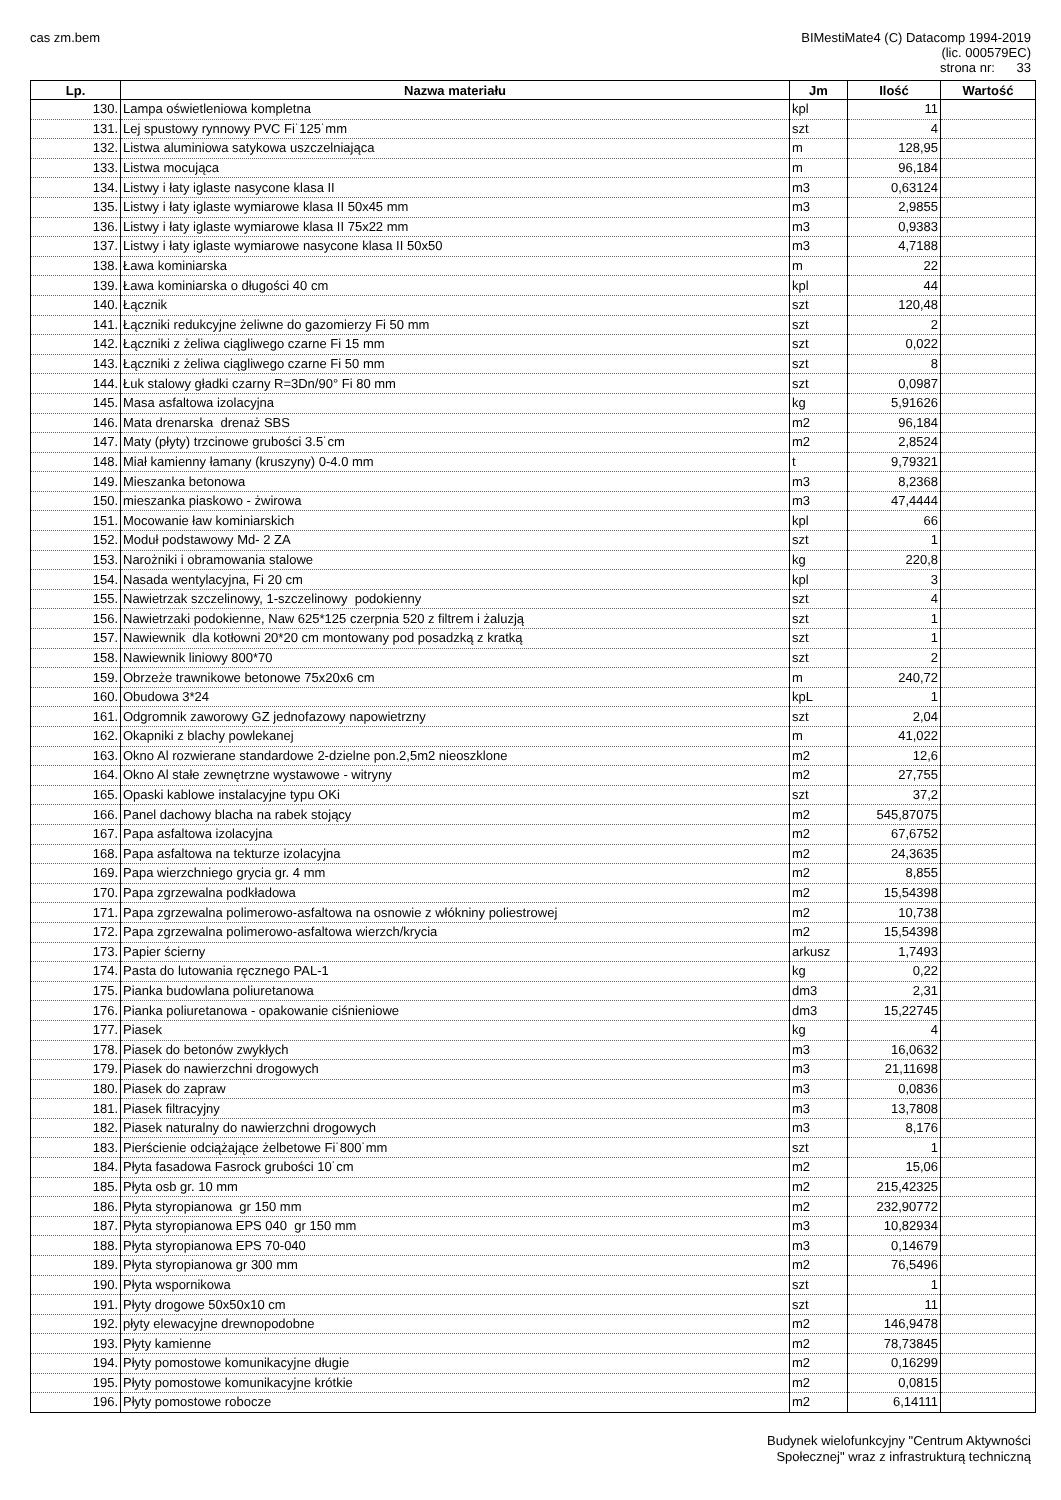cas zm.bem
BIMestiMate4 (C) Datacomp 1994-2019
(lic. 000579EC)
strona nr: 33
| Lp. | Nazwa materiału | Jm | Ilość | Wartość |
| --- | --- | --- | --- | --- |
| 130. | Lampa oświetleniowa kompletna | kpl | 11 | |
| 131. | Lej spustowy rynnowy PVC Fi˙125˙mm | szt | 4 | |
| 132. | Listwa aluminiowa satykowa uszczelniająca | m | 128,95 | |
| 133. | Listwa mocująca | m | 96,184 | |
| 134. | Listwy i łaty iglaste nasycone klasa II | m3 | 0,63124 | |
| 135. | Listwy i łaty iglaste wymiarowe klasa II 50x45 mm | m3 | 2,9855 | |
| 136. | Listwy i łaty iglaste wymiarowe klasa II 75x22 mm | m3 | 0,9383 | |
| 137. | Listwy i łaty iglaste wymiarowe nasycone klasa II 50x50 | m3 | 4,7188 | |
| 138. | Ława kominiarska | m | 22 | |
| 139. | Ława kominiarska o długości 40 cm | kpl | 44 | |
| 140. | Łącznik | szt | 120,48 | |
| 141. | Łączniki redukcyjne żeliwne do gazomierzy Fi 50 mm | szt | 2 | |
| 142. | Łączniki z żeliwa ciągliwego czarne Fi 15 mm | szt | 0,022 | |
| 143. | Łączniki z żeliwa ciągliwego czarne Fi 50 mm | szt | 8 | |
| 144. | Łuk stalowy gładki czarny R=3Dn/90° Fi 80 mm | szt | 0,0987 | |
| 145. | Masa asfaltowa izolacyjna | kg | 5,91626 | |
| 146. | Mata drenarska drenaż SBS | m2 | 96,184 | |
| 147. | Maty (płyty) trzcinowe grubości 3.5˙cm | m2 | 2,8524 | |
| 148. | Miał kamienny łamany (kruszyny) 0-4.0 mm | t | 9,79321 | |
| 149. | Mieszanka betonowa | m3 | 8,2368 | |
| 150. | mieszanka piaskowo - żwirowa | m3 | 47,4444 | |
| 151. | Mocowanie ław kominiarskich | kpl | 66 | |
| 152. | Moduł podstawowy Md- 2 ZA | szt | 1 | |
| 153. | Narożniki i obramowania stalowe | kg | 220,8 | |
| 154. | Nasada wentylacyjna, Fi 20 cm | kpl | 3 | |
| 155. | Nawietrzak szczelinowy, 1-szczelinowy podokienny | szt | 4 | |
| 156. | Nawietrzaki podokienne, Naw 625*125 czerpnia 520 z filtrem i żaluzją | szt | 1 | |
| 157. | Nawiewnik dla kotłowni 20*20 cm montowany pod posadzką z kratką | szt | 1 | |
| 158. | Nawiewnik liniowy 800*70 | szt | 2 | |
| 159. | Obrzeże trawnikowe betonowe 75x20x6 cm | m | 240,72 | |
| 160. | Obudowa 3*24 | kpL | 1 | |
| 161. | Odgromnik zaworowy GZ jednofazowy napowietrzny | szt | 2,04 | |
| 162. | Okapniki z blachy powlekanej | m | 41,022 | |
| 163. | Okno Al rozwierane standardowe 2-dzielne pon.2,5m2 nieoszklone | m2 | 12,6 | |
| 164. | Okno Al stałe zewnętrzne wystawowe - witryny | m2 | 27,755 | |
| 165. | Opaski kablowe instalacyjne typu OKi | szt | 37,2 | |
| 166. | Panel dachowy blacha na rabek stojący | m2 | 545,87075 | |
| 167. | Papa asfaltowa izolacyjna | m2 | 67,6752 | |
| 168. | Papa asfaltowa na tekturze izolacyjna | m2 | 24,3635 | |
| 169. | Papa wierzchniego grycia gr. 4 mm | m2 | 8,855 | |
| 170. | Papa zgrzewalna podkładowa | m2 | 15,54398 | |
| 171. | Papa zgrzewalna polimerowo-asfaltowa na osnowie z włókniny poliestrowej | m2 | 10,738 | |
| 172. | Papa zgrzewalna polimerowo-asfaltowa wierzch/krycia | m2 | 15,54398 | |
| 173. | Papier ścierny | arkusz | 1,7493 | |
| 174. | Pasta do lutowania ręcznego PAL-1 | kg | 0,22 | |
| 175. | Pianka budowlana poliuretanowa | dm3 | 2,31 | |
| 176. | Pianka poliuretanowa - opakowanie ciśnieniowe | dm3 | 15,22745 | |
| 177. | Piasek | kg | 4 | |
| 178. | Piasek do betonów zwykłych | m3 | 16,0632 | |
| 179. | Piasek do nawierzchni drogowych | m3 | 21,11698 | |
| 180. | Piasek do zapraw | m3 | 0,0836 | |
| 181. | Piasek filtracyjny | m3 | 13,7808 | |
| 182. | Piasek naturalny do nawierzchni drogowych | m3 | 8,176 | |
| 183. | Pierścienie odciążające żelbetowe Fi˙800˙mm | szt | 1 | |
| 184. | Płyta fasadowa Fasrock grubości 10˙cm | m2 | 15,06 | |
| 185. | Płyta osb gr. 10 mm | m2 | 215,42325 | |
| 186. | Płyta styropianowa gr 150 mm | m2 | 232,90772 | |
| 187. | Płyta styropianowa EPS 040 gr 150 mm | m3 | 10,82934 | |
| 188. | Płyta styropianowa EPS 70-040 | m3 | 0,14679 | |
| 189. | Płyta styropianowa gr 300 mm | m2 | 76,5496 | |
| 190. | Płyta wspornikowa | szt | 1 | |
| 191. | Płyty drogowe 50x50x10 cm | szt | 11 | |
| 192. | płyty elewacyjne drewnopodobne | m2 | 146,9478 | |
| 193. | Płyty kamienne | m2 | 78,73845 | |
| 194. | Płyty pomostowe komunikacyjne długie | m2 | 0,16299 | |
| 195. | Płyty pomostowe komunikacyjne krótkie | m2 | 0,0815 | |
| 196. | Płyty pomostowe robocze | m2 | 6,14111 | |
Budynek wielofunkcyjny "Centrum Aktywności
Społecznej" wraz z infrastrukturą techniczną